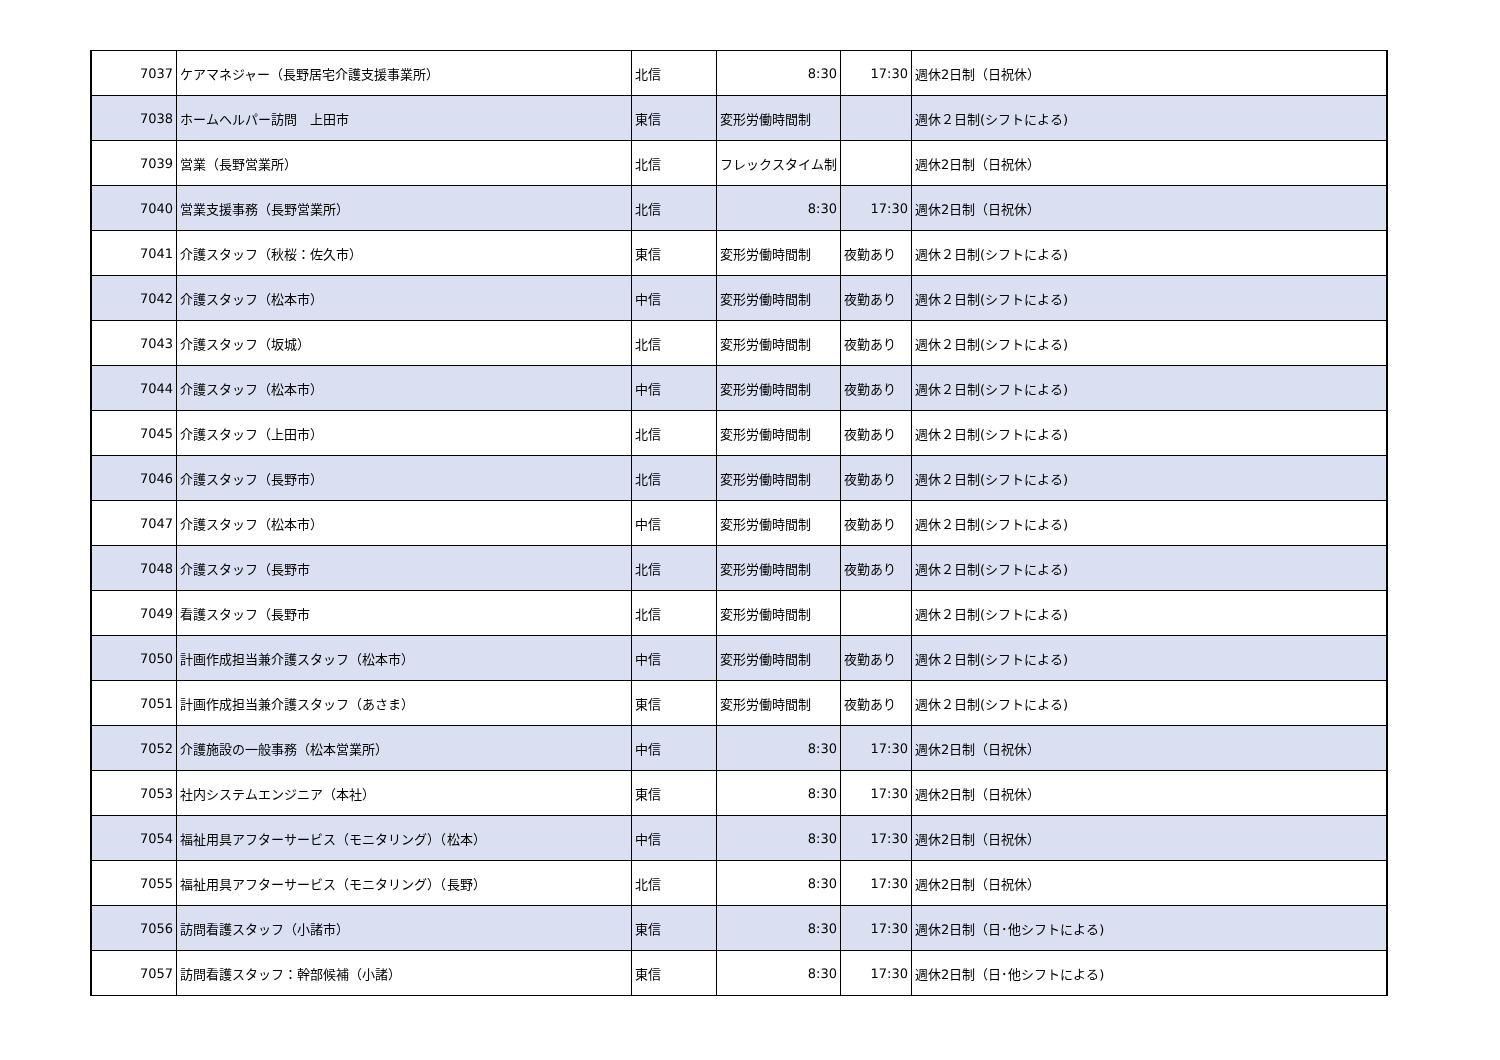| 7037 | ケアマネジャー（長野居宅介護支援事業所） | 北信 | 8:30 | 17:30 | 週休2日制（日祝休） |
| 7038 | ホームヘルパー訪問 上田市 | 東信 | 変形労働時間制 | | 週休２日制(シフトによる) |
| 7039 | 営業（長野営業所） | 北信 | フレックスタイム制 | | 週休2日制（日祝休） |
| 7040 | 営業支援事務（長野営業所） | 北信 | 8:30 | 17:30 | 週休2日制（日祝休） |
| 7041 | 介護スタッフ（秋桜：佐久市） | 東信 | 変形労働時間制 | 夜勤あり | 週休２日制(シフトによる) |
| 7042 | 介護スタッフ（松本市） | 中信 | 変形労働時間制 | 夜勤あり | 週休２日制(シフトによる) |
| 7043 | 介護スタッフ（坂城） | 北信 | 変形労働時間制 | 夜勤あり | 週休２日制(シフトによる) |
| 7044 | 介護スタッフ（松本市） | 中信 | 変形労働時間制 | 夜勤あり | 週休２日制(シフトによる) |
| 7045 | 介護スタッフ（上田市） | 北信 | 変形労働時間制 | 夜勤あり | 週休２日制(シフトによる) |
| 7046 | 介護スタッフ（長野市） | 北信 | 変形労働時間制 | 夜勤あり | 週休２日制(シフトによる) |
| 7047 | 介護スタッフ（松本市） | 中信 | 変形労働時間制 | 夜勤あり | 週休２日制(シフトによる) |
| 7048 | 介護スタッフ（長野市 | 北信 | 変形労働時間制 | 夜勤あり | 週休２日制(シフトによる) |
| 7049 | 看護スタッフ（長野市 | 北信 | 変形労働時間制 | | 週休２日制(シフトによる) |
| 7050 | 計画作成担当兼介護スタッフ（松本市） | 中信 | 変形労働時間制 | 夜勤あり | 週休２日制(シフトによる) |
| 7051 | 計画作成担当兼介護スタッフ（あさま） | 東信 | 変形労働時間制 | 夜勤あり | 週休２日制(シフトによる) |
| 7052 | 介護施設の一般事務（松本営業所） | 中信 | 8:30 | 17:30 | 週休2日制（日祝休） |
| 7053 | 社内システムエンジニア（本社） | 東信 | 8:30 | 17:30 | 週休2日制（日祝休） |
| 7054 | 福祉用具アフターサービス（モニタリング）（松本） | 中信 | 8:30 | 17:30 | 週休2日制（日祝休） |
| 7055 | 福祉用具アフターサービス（モニタリング）（長野） | 北信 | 8:30 | 17:30 | 週休2日制（日祝休） |
| 7056 | 訪問看護スタッフ（小諸市） | 東信 | 8:30 | 17:30 | 週休2日制（日･他シフトによる) |
| 7057 | 訪問看護スタッフ：幹部候補（小諸） | 東信 | 8:30 | 17:30 | 週休2日制（日･他シフトによる) |